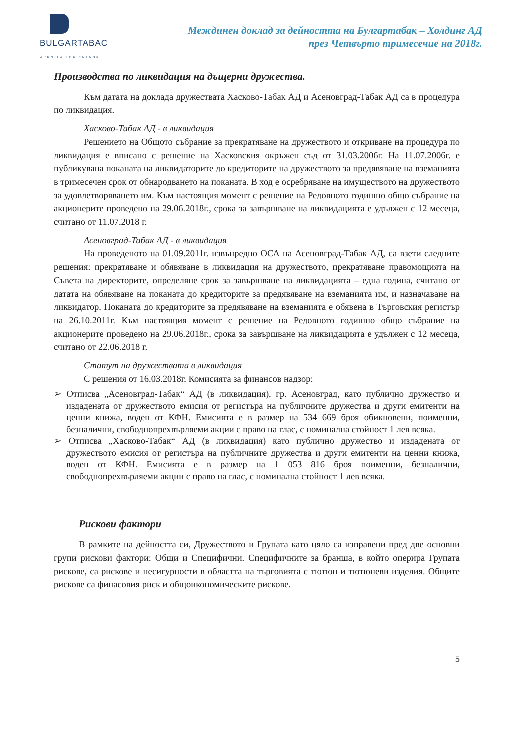BULGARTABAC
OPEN TO THE FUTURE
Междинен доклад за дейността на Булгартабак – Холдинг АД
през Четвърто тримесечие на 2018г.
Производства по ликвидация на дъщерни дружества.
Към датата на доклада дружествата Хасково-Табак АД и Асеновград-Табак АД са в процедура по ликвидация.
Хасково-Табак АД - в ликвидация
Решението на Общото събрание за прекратяване на дружеството и откриване на процедура по ликвидация е вписано с решение на Хасковския окръжен съд от 31.03.2006г. На 11.07.2006г. е публикувана поканата на ликвидаторите до кредиторите на дружеството за предявяване на вземанията в тримесечен срок от обнародването на поканата. В ход е осребряване на имуществото на дружеството за удовлетворяването им. Към настоящия момент с решение на Редовното годишно общо събрание на акционерите проведено на 29.06.2018г., срока за завършване на ликвидацията е удължен с 12 месеца, считано от 11.07.2018 г.
Асеновград-Табак АД - в ликвидация
На проведеното на 01.09.2011г. извънредно ОСА на Асеновград-Табак АД, са взети следните решения: прекратяване и обявяване в ликвидация на дружеството, прекратяване правомощията на Съвета на директорите, определяне срок за завършване на ликвидацията – една година, считано от датата на обявяване на поканата до кредиторите за предявяване на вземанията им, и назначаване на ликвидатор. Поканата до кредиторите за предявяване на вземанията е обявена в Търговския регистър на 26.10.2011г. Към настоящия момент с решение на Редовното годишно общо събрание на акционерите проведено на 29.06.2018г., срока за завършване на ликвидацията е удължен с 12 месеца, считано от 22.06.2018 г.
Статут на дружествата в ликвидация
С решения от 16.03.2018г. Комисията за финансов надзор:
➢ Отписва „Асеновград-Табак“ АД (в ликвидация), гр. Асеновград, като публично дружество и издадената от дружеството емисия от регистъра на публичните дружества и други емитенти на ценни книжа, воден от КФН. Емисията е в размер на 534 669 броя обикновени, поименни, безналични, свободнопрехвърляеми акции с право на глас, с номинална стойност 1 лев всяка.
➢ Отписва „Хасково-Табак“ АД (в ликвидация) като публично дружество и издадената от дружеството емисия от регистъра на публичните дружества и други емитенти на ценни книжа, воден от КФН. Емисията е в размер на 1 053 816 броя поименни, безналични, свободнопрехвърляеми акции с право на глас, с номинална стойност 1 лев всяка.
Рискови фактори
В рамките на дейността си, Дружеството и Групата като цяло са изправени пред две основни групи рискови фактори: Общи и Специфични. Специфичните за бранша, в който оперира Групата рискове, са рискове и несигурности в областта на търговията с тютюн и тютюневи изделия. Общите рискове са финасовия риск и общоикономическите рискове.
5